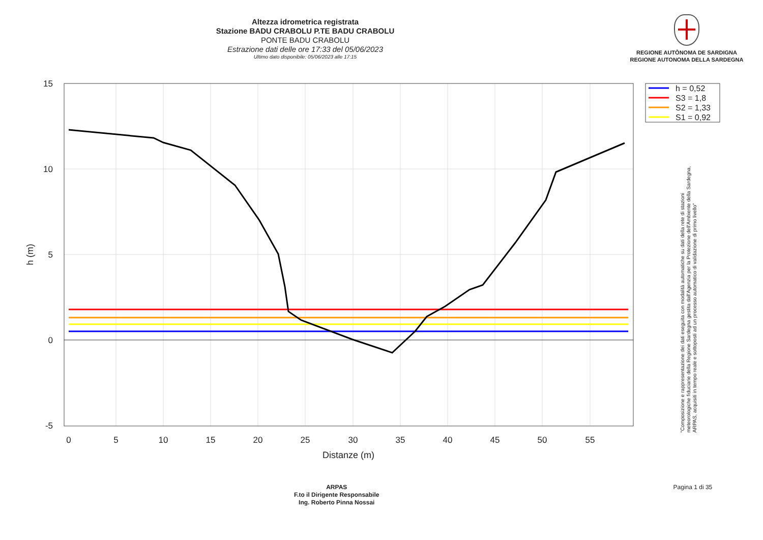Altezza idrometrica registrata
Stazione BADU CRABOLU P.TE BADU CRABOLU
PONTE BADU CRABOLU
Estrazione dati delle ore 17:33 del 05/06/2023
Ultimo dato disponibile: 05/06/2023 alle 17:15
REGIONE AUTÒNOMA DE SARDIGNA
REGIONE AUTONOMA DELLA SARDEGNA
15
10
5
0
-5
0
5
10
15
20
25
30
35
40
45
50
55
Distanze (m)
h (m)
h = 0,52
S3 = 1,8
S2 = 1,33
S1 = 0,92
"Composizione e rappresentazione dei dati eseguita con modalità automatiche su dati della rete di stazioni
meteorologiche fiduciarie della Regione Sardegna gestita dall'Agenzia per la Protezione dell'Ambiente della Sardegna,
ARPAS, acquisiti in tempo reale e sottoposti ad un processo automatico di validazione di primo livello"
ARPAS
F.to il Dirigente Responsabile
Ing. Roberto Pinna Nossai
Pagina 1 di 35